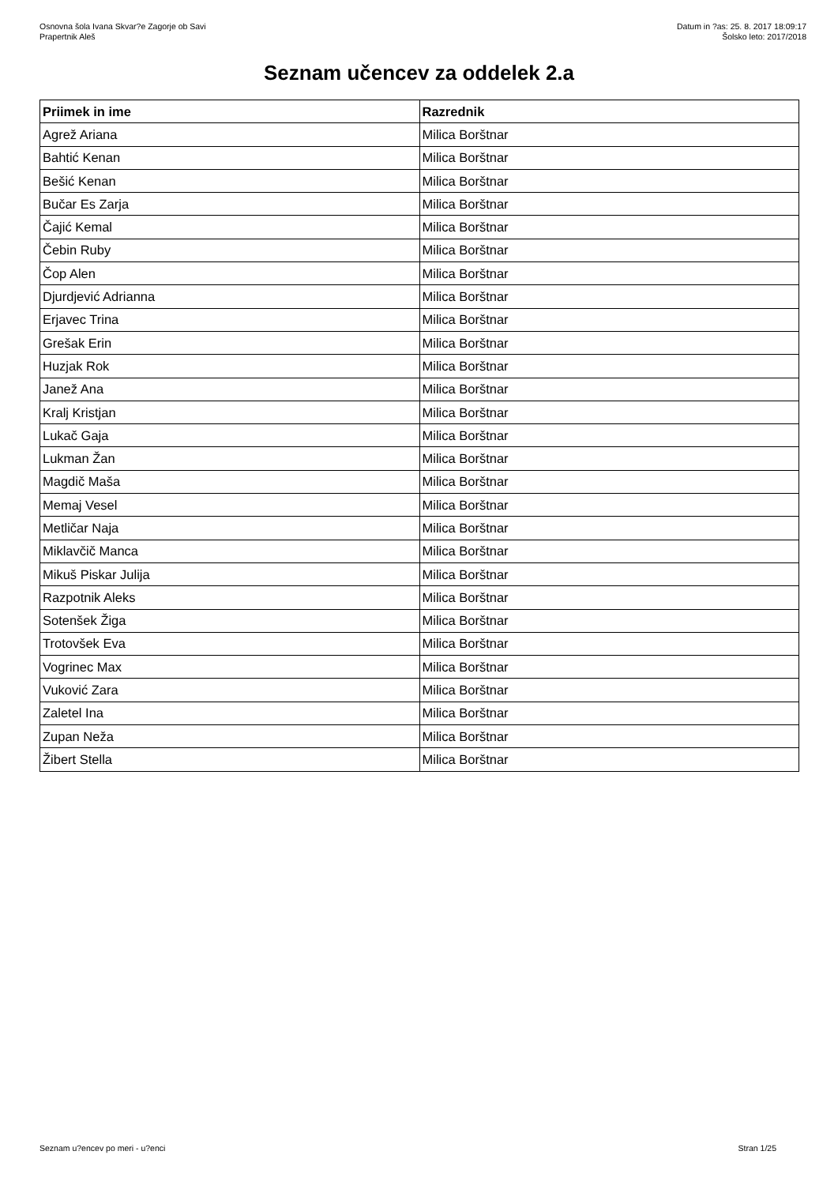Osnovna šola Ivana Skvar?e Zagorje ob Savi
Prapertnik Aleš
Datum in ?as: 25. 8. 2017 18:09:17
Šolsko leto: 2017/2018
Seznam učencev za oddelek 2.a
| Priimek in ime | Razrednik |
| --- | --- |
| Agrež Ariana | Milica Borštnar |
| Bahtić Kenan | Milica Borštnar |
| Bešić Kenan | Milica Borštnar |
| Bučar Es Zarja | Milica Borštnar |
| Čajić Kemal | Milica Borštnar |
| Čebin Ruby | Milica Borštnar |
| Čop Alen | Milica Borštnar |
| Djurdjević Adrianna | Milica Borštnar |
| Erjavec Trina | Milica Borštnar |
| Grešak Erin | Milica Borštnar |
| Huzjak Rok | Milica Borštnar |
| Janež Ana | Milica Borštnar |
| Kralj Kristjan | Milica Borštnar |
| Lukač Gaja | Milica Borštnar |
| Lukman Žan | Milica Borštnar |
| Magdič Maša | Milica Borštnar |
| Memaj Vesel | Milica Borštnar |
| Metličar Naja | Milica Borštnar |
| Miklavčič Manca | Milica Borštnar |
| Mikuš Piskar Julija | Milica Borštnar |
| Razpotnik Aleks | Milica Borštnar |
| Sotenšek Žiga | Milica Borštnar |
| Trotovšek Eva | Milica Borštnar |
| Vogrinec Max | Milica Borštnar |
| Vuković Zara | Milica Borštnar |
| Zaletel Ina | Milica Borštnar |
| Zupan Neža | Milica Borštnar |
| Žibert Stella | Milica Borštnar |
Seznam u?encev po meri - u?enci
Stran 1/25